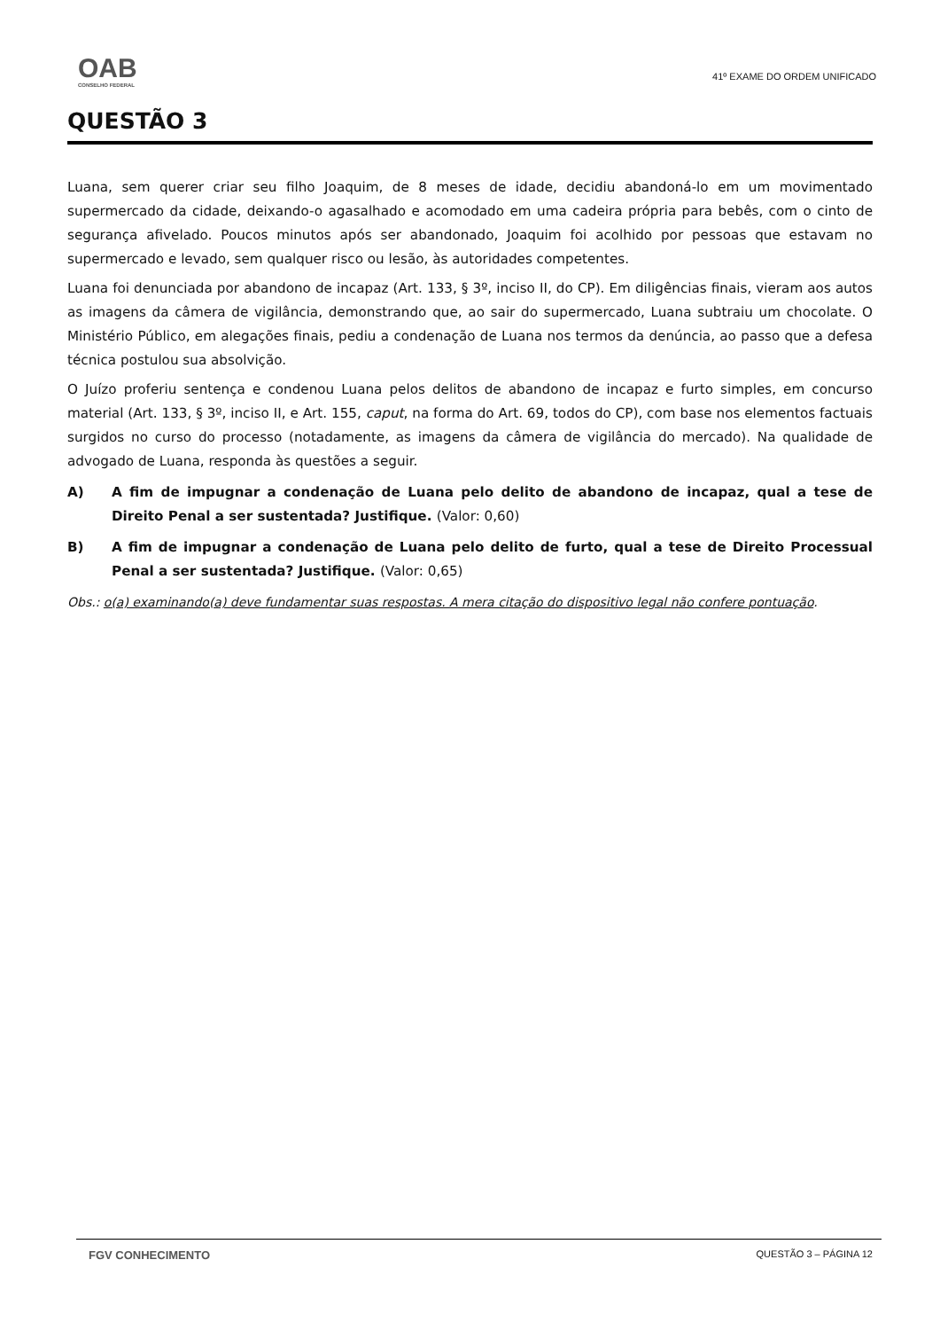OAB
CONSELHO FEDERAL
41º EXAME DO ORDEM UNIFICADO
QUESTÃO 3
Luana, sem querer criar seu filho Joaquim, de 8 meses de idade, decidiu abandoná-lo em um movimentado supermercado da cidade, deixando-o agasalhado e acomodado em uma cadeira própria para bebês, com o cinto de segurança afivelado. Poucos minutos após ser abandonado, Joaquim foi acolhido por pessoas que estavam no supermercado e levado, sem qualquer risco ou lesão, às autoridades competentes.
Luana foi denunciada por abandono de incapaz (Art. 133, § 3º, inciso II, do CP). Em diligências finais, vieram aos autos as imagens da câmera de vigilância, demonstrando que, ao sair do supermercado, Luana subtraiu um chocolate. O Ministério Público, em alegações finais, pediu a condenação de Luana nos termos da denúncia, ao passo que a defesa técnica postulou sua absolvição.
O Juízo proferiu sentença e condenou Luana pelos delitos de abandono de incapaz e furto simples, em concurso material (Art. 133, § 3º, inciso II, e Art. 155, caput, na forma do Art. 69, todos do CP), com base nos elementos factuais surgidos no curso do processo (notadamente, as imagens da câmera de vigilância do mercado). Na qualidade de advogado de Luana, responda às questões a seguir.
A) A fim de impugnar a condenação de Luana pelo delito de abandono de incapaz, qual a tese de Direito Penal a ser sustentada? Justifique. (Valor: 0,60)
B) A fim de impugnar a condenação de Luana pelo delito de furto, qual a tese de Direito Processual Penal a ser sustentada? Justifique. (Valor: 0,65)
Obs.: o(a) examinando(a) deve fundamentar suas respostas. A mera citação do dispositivo legal não confere pontuação.
FGV CONHECIMENTO QUESTÃO 3 – PÁGINA 12